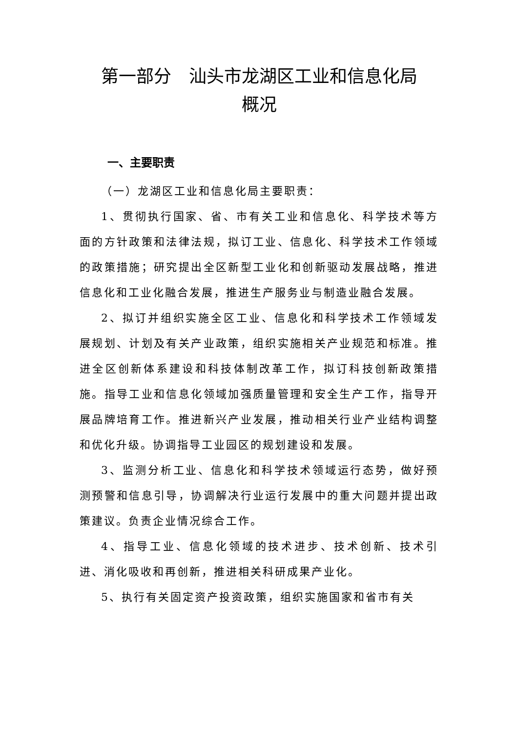第一部分　汕头市龙湖区工业和信息化局
概况
一、主要职责
（一）龙湖区工业和信息化局主要职责：
1、贯彻执行国家、省、市有关工业和信息化、科学技术等方面的方针政策和法律法规，拟订工业、信息化、科学技术工作领域的政策措施；研究提出全区新型工业化和创新驱动发展战略，推进信息化和工业化融合发展，推进生产服务业与制造业融合发展。
2、拟订并组织实施全区工业、信息化和科学技术工作领域发展规划、计划及有关产业政策，组织实施相关产业规范和标准。推进全区创新体系建设和科技体制改革工作，拟订科技创新政策措施。指导工业和信息化领域加强质量管理和安全生产工作，指导开展品牌培育工作。推进新兴产业发展，推动相关行业产业结构调整和优化升级。协调指导工业园区的规划建设和发展。
3、监测分析工业、信息化和科学技术领域运行态势，做好预测预警和信息引导，协调解决行业运行发展中的重大问题并提出政策建议。负责企业情况综合工作。
4、指导工业、信息化领域的技术进步、技术创新、技术引进、消化吸收和再创新，推进相关科研成果产业化。
5、执行有关固定资产投资政策，组织实施国家和省市有关